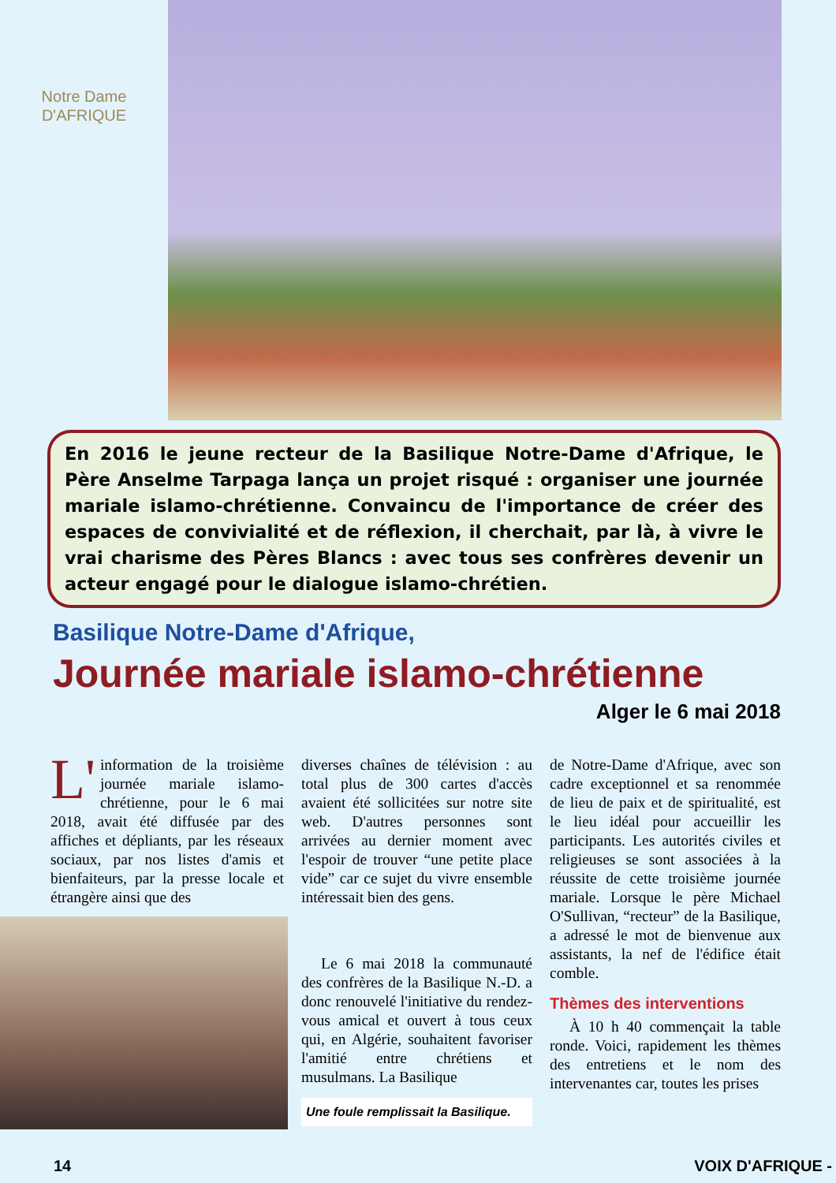Notre Dame
D'AFRIQUE
En 2016 le jeune recteur de la Basilique Notre-Dame d'Afrique, le Père Anselme Tarpaga lança un projet risqué : organiser une journée mariale islamo-chrétienne. Convaincu de l'importance de créer des espaces de convivialité et de réflexion, il cherchait, par là, à vivre le vrai charisme des Pères Blancs : avec tous ses confrères devenir un acteur engagé pour le dialogue islamo-chrétien.
Basilique Notre-Dame d'Afrique,
Journée mariale islamo-chrétienne
Alger le 6 mai 2018
L' information de la troisième journée mariale islamo-chrétienne, pour le 6 mai 2018, avait été diffusée par des affiches et dépliants, par les réseaux sociaux, par nos listes d'amis et bienfaiteurs, par la presse locale et étrangère ainsi que des
diverses chaînes de télévision : au total plus de 300 cartes d'accès avaient été sollicitées sur notre site web. D'autres personnes sont arrivées au dernier moment avec l'espoir de trouver “une petite place vide” car ce sujet du vivre ensemble intéressait bien des gens.
Le 6 mai 2018 la communauté des confrères de la Basilique N.-D. a donc renouvelé l'initiative du rendez-vous amical et ouvert à tous ceux qui, en Algérie, souhaitent favoriser l'amitié entre chrétiens et musulmans. La Basilique
Une foule remplissait la Basilique.
de Notre-Dame d'Afrique, avec son cadre exceptionnel et sa renommée de lieu de paix et de spiritualité, est le lieu idéal pour accueillir les participants. Les autorités civiles et religieuses se sont associées à la réussite de cette troisième journée mariale. Lorsque le père Michael O'Sullivan, “recteur” de la Basilique, a adressé le mot de bienvenue aux assistants, la nef de l'édifice était comble.
Thèmes des interventions
À 10 h 40 commençait la table ronde. Voici, rapidement les thèmes des entretiens et le nom des intervenantes car, toutes les prises
14 VOIX D'AFRIQUE -